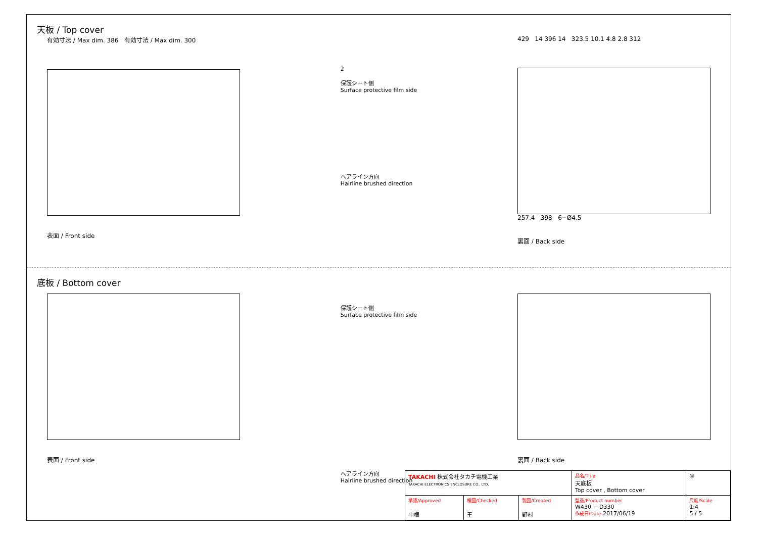天板 / Top cover
有効寸法 / Max dim. 386 有効寸法 / Max dim. 300
表面 / Front side
2
保護シート側
Surface protective film side
ヘアライン方向
Hairline brushed direction
429 14 396 14 323.5 10.1 4.8 2.8 312
257.4 398 6−Ø4.5
裏面 / Back side
底板 / Bottom cover
表面 / Front side 保護シート側
Surface protective film side
ヘアライン方向
Hairline brushed direction
裏面 / Back side
| TAKACHI 株式会社タカチ電機工業 TAKACHI ELECTRONICS ENCLOSURE CO., LTD. | | | 品名/Title 天底板 Top cover , Bottom cover | ◎ |
| 承認/Approved 中根 | 検図/Checked 王 | 製図/Created 野村 | 型番/Product number W430 − D330 作成日/Date 2017/06/19 | 尺度/Scale 1:4 5 / 5 |